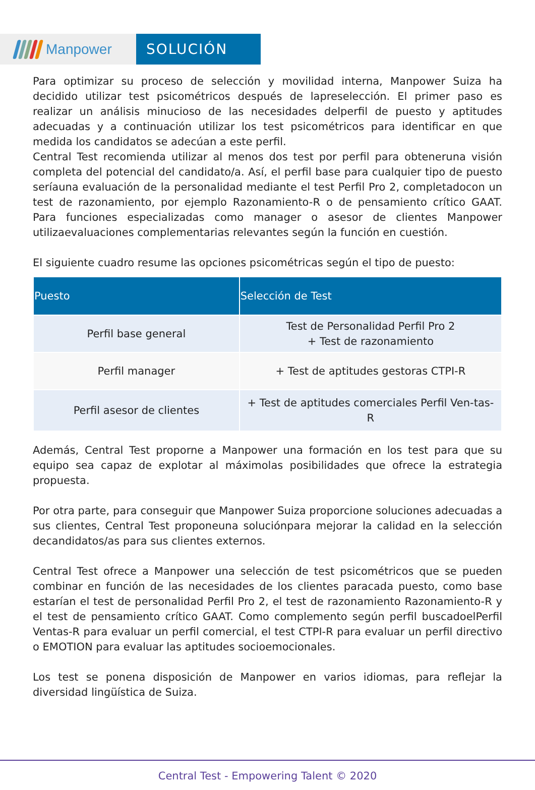Manpower SOLUCIÓN
Para optimizar su proceso de selección y movilidad interna, Manpower Suiza ha decidido utilizar test psicométricos después de lapreselección. El primer paso es realizar un análisis minucioso de las necesidades delperfil de puesto y aptitudes adecuadas y a continuación utilizar los test psicométricos para identificar en que medida los candidatos se adecúan a este perfil.
Central Test recomienda utilizar al menos dos test por perfil para obteneruna visión completa del potencial del candidato/a. Así, el perfil base para cualquier tipo de puesto seríauna evaluación de la personalidad mediante el test Perfil Pro 2, completadocon un test de razonamiento, por ejemplo Razonamiento-R o de pensamiento crítico GAAT. Para funciones especializadas como manager o asesor de clientes Manpower utilizaevaluaciones complementarias relevantes según la función en cuestión.
El siguiente cuadro resume las opciones psicométricas según el tipo de puesto:
| Puesto | Selección de Test |
| --- | --- |
| Perfil base general | Test de Personalidad Perfil Pro 2 + Test de razonamiento |
| Perfil manager | + Test de aptitudes gestoras CTPI-R |
| Perfil asesor de clientes | + Test de aptitudes comerciales Perfil Ven-tas-R |
Además, Central Test proporne a Manpower una formación en los test para que su equipo sea capaz de explotar al máximolas posibilidades que ofrece la estrategia propuesta.
Por otra parte, para conseguir que Manpower Suiza proporcione soluciones adecuadas a sus clientes, Central Test proponeuna soluciónpara mejorar la calidad en la selección decandidatos/as para sus clientes externos.
Central Test ofrece a Manpower una selección de test psicométricos que se pueden combinar en función de las necesidades de los clientes paracada puesto, como base estarían el test de personalidad Perfil Pro 2, el test de razonamiento Razonamiento-R y el test de pensamiento crítico GAAT. Como complemento según perfil buscadoelPerfil Ventas-R para evaluar un perfil comercial, el test CTPI-R para evaluar un perfil directivo o EMOTION para evaluar las aptitudes socioemocionales.
Los test se ponena disposición de Manpower en varios idiomas, para reflejar la diversidad lingüística de Suiza.
Central Test - Empowering Talent © 2020